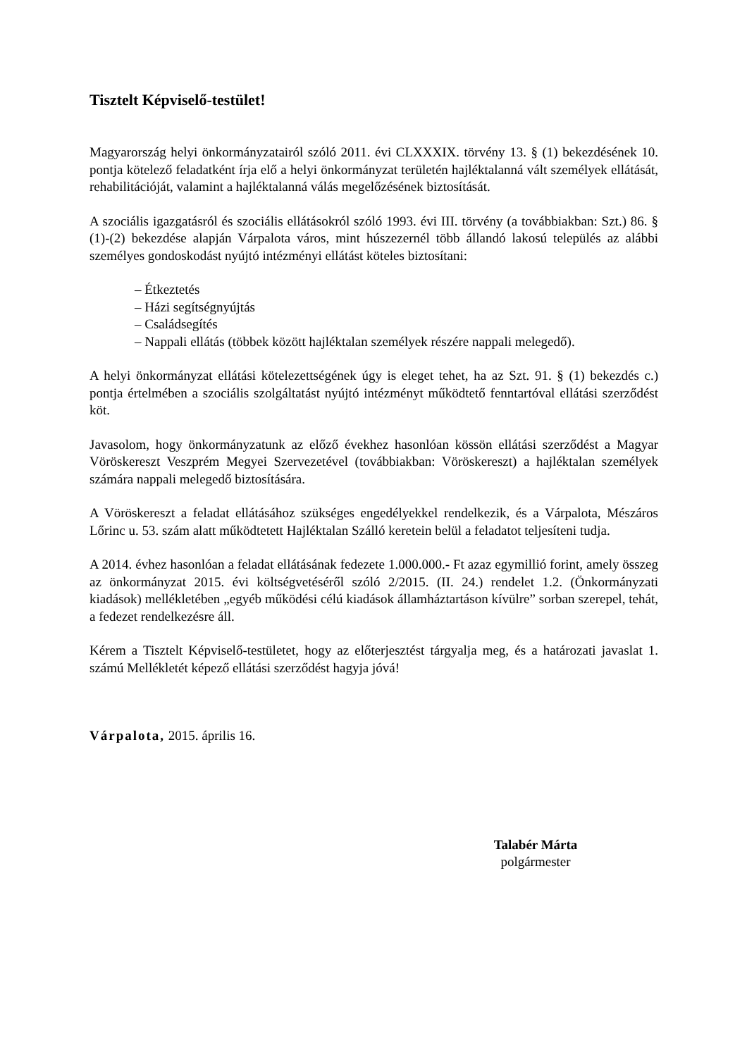Tisztelt Képviselő-testület!
Magyarország helyi önkormányzatairól szóló 2011. évi CLXXXIX. törvény 13. § (1) bekezdésének 10. pontja kötelező feladatként írja elő a helyi önkormányzat területén hajléktalanná vált személyek ellátását, rehabilitációját, valamint a hajléktalanná válás megelőzésének biztosítását.
A szociális igazgatásról és szociális ellátásokról szóló 1993. évi III. törvény (a továbbiakban: Szt.) 86. § (1)-(2) bekezdése alapján Várpalota város, mint húszezernél több állandó lakosú település az alábbi személyes gondoskodást nyújtó intézményi ellátást köteles biztosítani:
– Étkeztetés
– Házi segítségnyújtás
– Családsegítés
– Nappali ellátás (többek között hajléktalan személyek részére nappali melegedő).
A helyi önkormányzat ellátási kötelezettségének úgy is eleget tehet, ha az Szt. 91. § (1) bekezdés c.) pontja értelmében a szociális szolgáltatást nyújtó intézményt működtető fenntartóval ellátási szerződést köt.
Javasolom, hogy önkormányzatunk az előző évekhez hasonlóan kössön ellátási szerződést a Magyar Vöröskereszt Veszprém Megyei Szervezetével (továbbiakban: Vöröskereszt) a hajléktalan személyek számára nappali melegedő biztosítására.
A Vöröskereszt a feladat ellátásához szükséges engedélyekkel rendelkezik, és a Várpalota, Mészáros Lőrinc u. 53. szám alatt működtetett Hajléktalan Szálló keretein belül a feladatot teljesíteni tudja.
A 2014. évhez hasonlóan a feladat ellátásának fedezete 1.000.000.- Ft azaz egymillió forint, amely összeg az önkormányzat 2015. évi költségvetéséről szóló 2/2015. (II. 24.) rendelet 1.2. (Önkormányzati kiadások) mellékletében „egyéb működési célú kiadások államháztartáson kívülre” sorban szerepel, tehát, a fedezet rendelkezésre áll.
Kérem a Tisztelt Képviselő-testületet, hogy az előterjesztést tárgyalja meg, és a határozati javaslat 1. számú Mellékletét képező ellátási szerződést hagyja jóvá!
Várpalota, 2015. április 16.
Talabér Márta
polgármester